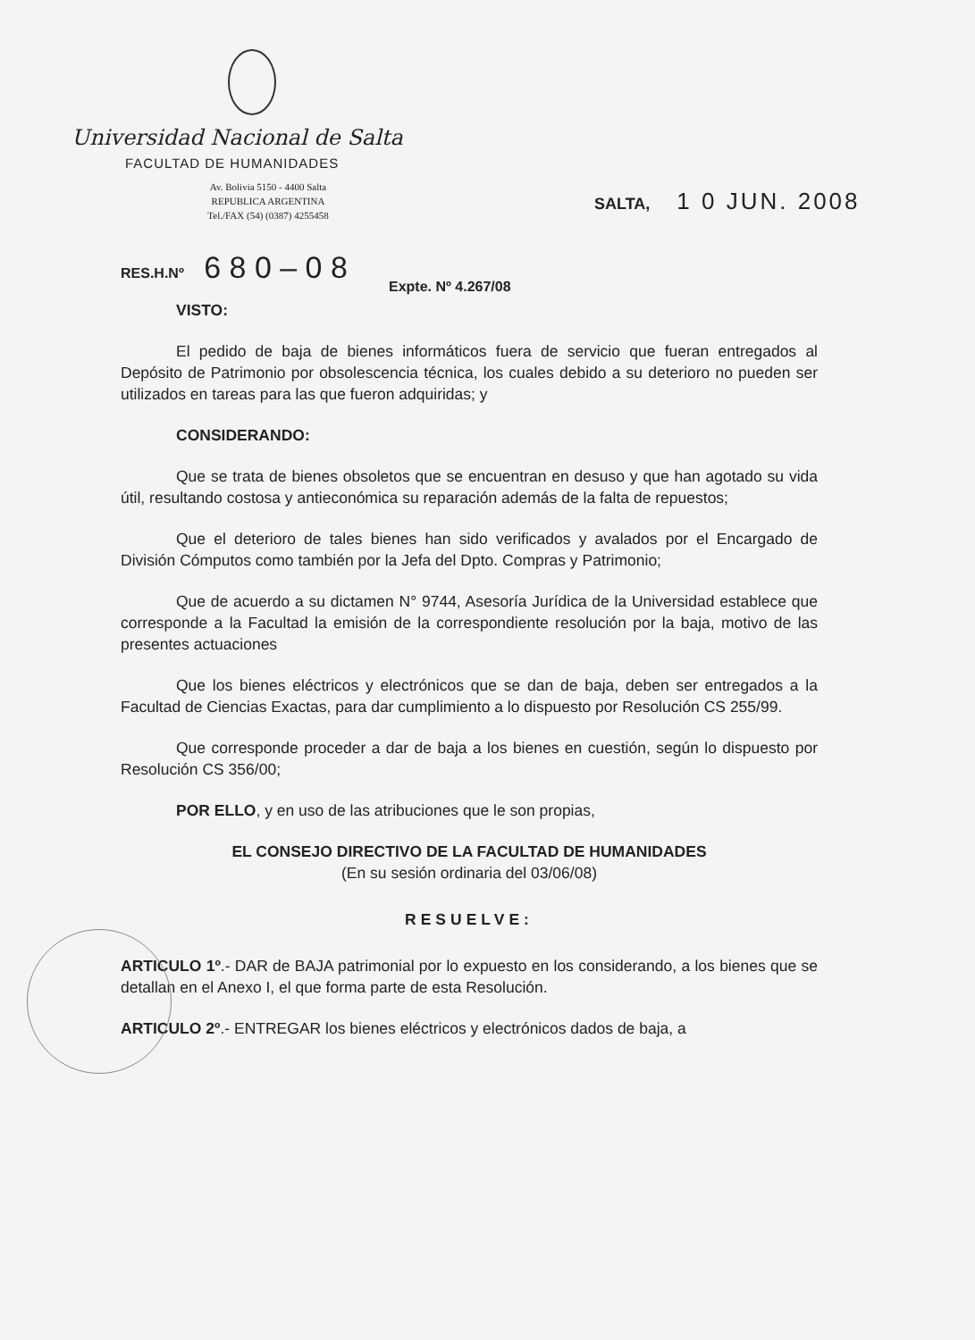Universidad Nacional de Salta
FACULTAD DE HUMANIDADES
Av. Bolivia 5150 - 4400 Salta
REPUBLICA ARGENTINA
Tel./FAX (54) (0387) 4255458
SALTA, 1 0 JUN. 2008
RES.H.Nº 6 8 0 – 0 8
Expte. Nº 4.267/08
VISTO:
El pedido de baja de bienes informáticos fuera de servicio que fueran entregados al Depósito de Patrimonio por obsolescencia técnica, los cuales debido a su deterioro no pueden ser utilizados en tareas para las que fueron adquiridas; y
CONSIDERANDO:
Que se trata de bienes obsoletos que se encuentran en desuso y que han agotado su vida útil, resultando costosa y antieconómica su reparación además de la falta de repuestos;
Que el deterioro de tales bienes han sido verificados y avalados por el Encargado de División Cómputos como también por la Jefa del Dpto. Compras y Patrimonio;
Que de acuerdo a su dictamen N° 9744, Asesoría Jurídica de la Universidad establece que corresponde a la Facultad la emisión de la correspondiente resolución por la baja, motivo de las presentes actuaciones
Que los bienes eléctricos y electrónicos que se dan de baja, deben ser entregados a la Facultad de Ciencias Exactas, para dar cumplimiento a lo dispuesto por Resolución CS 255/99.
Que corresponde proceder a dar de baja a los bienes en cuestión, según lo dispuesto por Resolución CS 356/00;
POR ELLO, y en uso de las atribuciones que le son propias,
EL CONSEJO DIRECTIVO DE LA FACULTAD DE HUMANIDADES
(En su sesión ordinaria del 03/06/08)
RESUELVE:
ARTICULO 1º.- DAR de BAJA patrimonial por lo expuesto en los considerando, a los bienes que se detallan en el Anexo I, el que forma parte de esta Resolución.
ARTICULO 2º.- ENTREGAR los bienes eléctricos y electrónicos dados de baja, a